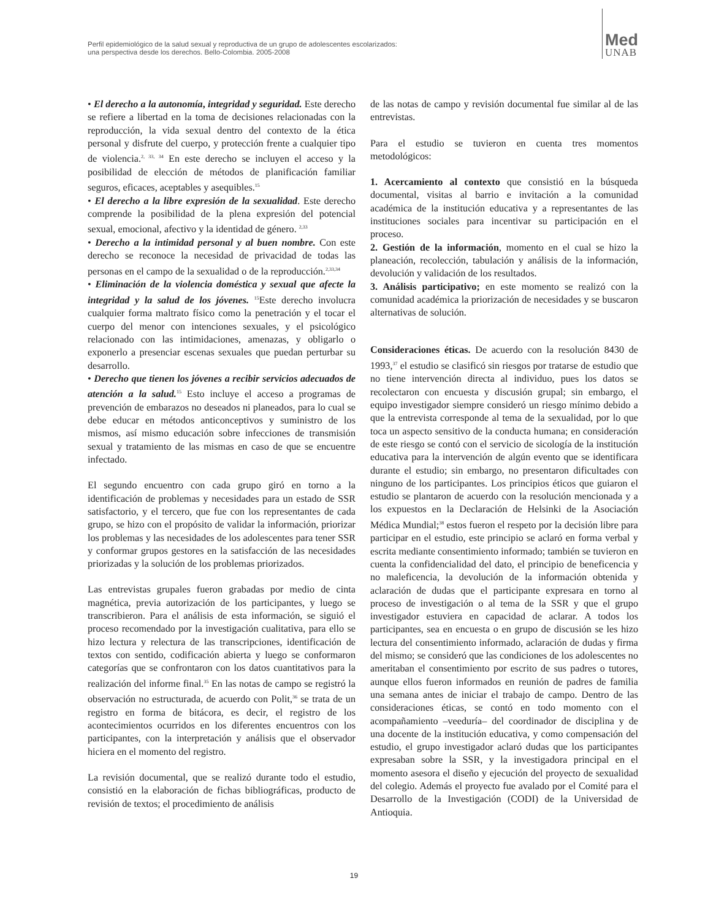Perfil epidemiológico de la salud sexual y reproductiva de un grupo de adolescentes escolarizados:
una perspectiva desde los derechos. Bello-Colombia. 2005-2008
Med
UNAB
• El derecho a la autonomía, integridad y seguridad. Este derecho se refiere a libertad en la toma de decisiones relacionadas con la reproducción, la vida sexual dentro del contexto de la ética personal y disfrute del cuerpo, y protección frente a cualquier tipo de violencia.<sup>2, 33, 34</sup> En este derecho se incluyen el acceso y la posibilidad de elección de métodos de planificación familiar seguros, eficaces, aceptables y asequibles.<sup>15</sup>
• El derecho a la libre expresión de la sexualidad. Este derecho comprende la posibilidad de la plena expresión del potencial sexual, emocional, afectivo y la identidad de género. <sup>2,33</sup>
• Derecho a la intimidad personal y al buen nombre. Con este derecho se reconoce la necesidad de privacidad de todas las personas en el campo de la sexualidad o de la reproducción.<sup>2,33,34</sup>
• Eliminación de la violencia doméstica y sexual que afecte la integridad y la salud de los jóvenes. <sup>15</sup>Este derecho involucra cualquier forma maltrato físico como la penetración y el tocar el cuerpo del menor con intenciones sexuales, y el psicológico relacionado con las intimidaciones, amenazas, y obligarlo o exponerlo a presenciar escenas sexuales que puedan perturbar su desarrollo.
• Derecho que tienen los jóvenes a recibir servicios adecuados de atención a la salud.<sup>15</sup> Esto incluye el acceso a programas de prevención de embarazos no deseados ni planeados, para lo cual se debe educar en métodos anticonceptivos y suministro de los mismos, así mismo educación sobre infecciones de transmisión sexual y tratamiento de las mismas en caso de que se encuentre infectado.
El segundo encuentro con cada grupo giró en torno a la identificación de problemas y necesidades para un estado de SSR satisfactorio, y el tercero, que fue con los representantes de cada grupo, se hizo con el propósito de validar la información, priorizar los problemas y las necesidades de los adolescentes para tener SSR y conformar grupos gestores en la satisfacción de las necesidades priorizadas y la solución de los problemas priorizados.
Las entrevistas grupales fueron grabadas por medio de cinta magnética, previa autorización de los participantes, y luego se transcribieron. Para el análisis de esta información, se siguió el proceso recomendado por la investigación cualitativa, para ello se hizo lectura y relectura de las transcripciones, identificación de textos con sentido, codificación abierta y luego se conformaron categorías que se confrontaron con los datos cuantitativos para la realización del informe final.<sup>35</sup> En las notas de campo se registró la observación no estructurada, de acuerdo con Polit,<sup>36</sup> se trata de un registro en forma de bitácora, es decir, el registro de los acontecimientos ocurridos en los diferentes encuentros con los participantes, con la interpretación y análisis que el observador hiciera en el momento del registro.
La revisión documental, que se realizó durante todo el estudio, consistió en la elaboración de fichas bibliográficas, producto de revisión de textos; el procedimiento de análisis
de las notas de campo y revisión documental fue similar al de las entrevistas.
Para el estudio se tuvieron en cuenta tres momentos metodológicos:
1. Acercamiento al contexto que consistió en la búsqueda documental, visitas al barrio e invitación a la comunidad académica de la institución educativa y a representantes de las instituciones sociales para incentivar su participación en el proceso.
2. Gestión de la información, momento en el cual se hizo la planeación, recolección, tabulación y análisis de la información, devolución y validación de los resultados.
3. Análisis participativo; en este momento se realizó con la comunidad académica la priorización de necesidades y se buscaron alternativas de solución.
Consideraciones éticas. De acuerdo con la resolución 8430 de 1993,<sup>37</sup> el estudio se clasificó sin riesgos por tratarse de estudio que no tiene intervención directa al individuo, pues los datos se recolectaron con encuesta y discusión grupal; sin embargo, el equipo investigador siempre consideró un riesgo mínimo debido a que la entrevista corresponde al tema de la sexualidad, por lo que toca un aspecto sensitivo de la conducta humana; en consideración de este riesgo se contó con el servicio de sicología de la institución educativa para la intervención de algún evento que se identificara durante el estudio; sin embargo, no presentaron dificultades con ninguno de los participantes. Los principios éticos que guiaron el estudio se plantaron de acuerdo con la resolución mencionada y a los expuestos en la Declaración de Helsinki de la Asociación Médica Mundial;<sup>38</sup> estos fueron el respeto por la decisión libre para participar en el estudio, este principio se aclaró en forma verbal y escrita mediante consentimiento informado; también se tuvieron en cuenta la confidencialidad del dato, el principio de beneficencia y no maleficencia, la devolución de la información obtenida y aclaración de dudas que el participante expresara en torno al proceso de investigación o al tema de la SSR y que el grupo investigador estuviera en capacidad de aclarar. A todos los participantes, sea en encuesta o en grupo de discusión se les hizo lectura del consentimiento informado, aclaración de dudas y firma del mismo; se consideró que las condiciones de los adolescentes no ameritaban el consentimiento por escrito de sus padres o tutores, aunque ellos fueron informados en reunión de padres de familia una semana antes de iniciar el trabajo de campo. Dentro de las consideraciones éticas, se contó en todo momento con el acompañamiento –veeduría– del coordinador de disciplina y de una docente de la institución educativa, y como compensación del estudio, el grupo investigador aclaró dudas que los participantes expresaban sobre la SSR, y la investigadora principal en el momento asesora el diseño y ejecución del proyecto de sexualidad del colegio. Además el proyecto fue avalado por el Comité para el Desarrollo de la Investigación (CODI) de la Universidad de Antioquia.
19